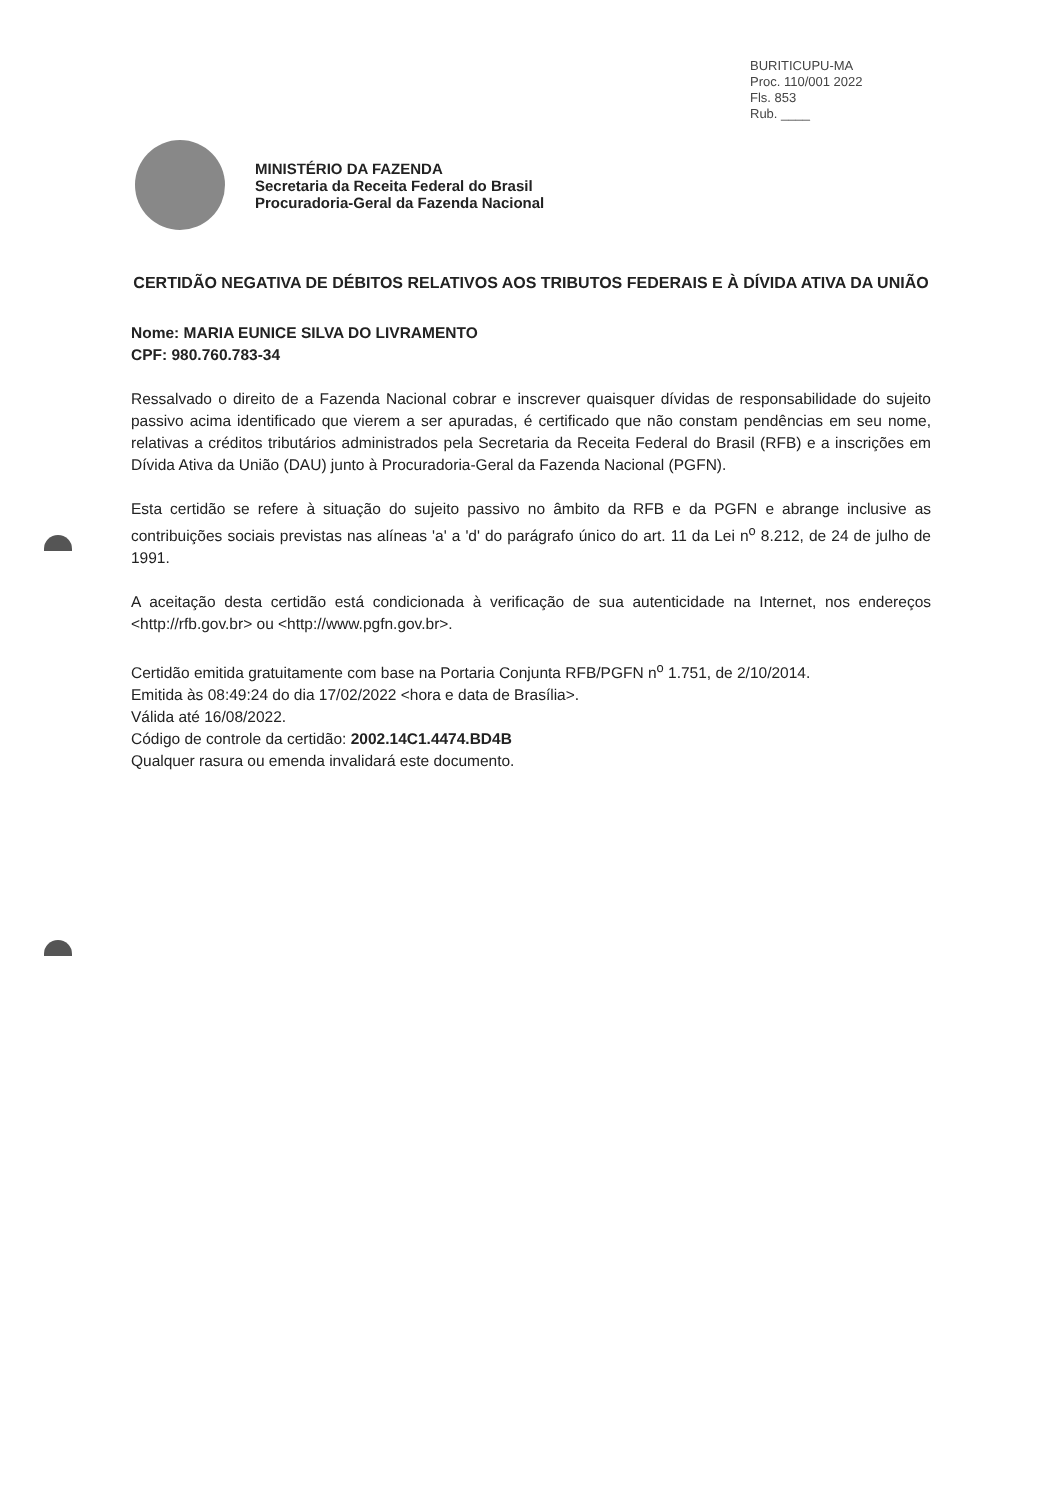BURITICUPU-MA
Proc. 110/001 2022
Fls. 853
Rub. ____
MINISTÉRIO DA FAZENDA
Secretaria da Receita Federal do Brasil
Procuradoria-Geral da Fazenda Nacional
CERTIDÃO NEGATIVA DE DÉBITOS RELATIVOS AOS TRIBUTOS FEDERAIS E À DÍVIDA ATIVA DA UNIÃO
Nome: MARIA EUNICE SILVA DO LIVRAMENTO
CPF: 980.760.783-34
Ressalvado o direito de a Fazenda Nacional cobrar e inscrever quaisquer dívidas de responsabilidade do sujeito passivo acima identificado que vierem a ser apuradas, é certificado que não constam pendências em seu nome, relativas a créditos tributários administrados pela Secretaria da Receita Federal do Brasil (RFB) e a inscrições em Dívida Ativa da União (DAU) junto à Procuradoria-Geral da Fazenda Nacional (PGFN).
Esta certidão se refere à situação do sujeito passivo no âmbito da RFB e da PGFN e abrange inclusive as contribuições sociais previstas nas alíneas 'a' a 'd' do parágrafo único do art. 11 da Lei n<sup>o</sup> 8.212, de 24 de julho de 1991.
A aceitação desta certidão está condicionada à verificação de sua autenticidade na Internet, nos endereços <http://rfb.gov.br> ou <http://www.pgfn.gov.br>.
Certidão emitida gratuitamente com base na Portaria Conjunta RFB/PGFN n<sup>o</sup> 1.751, de 2/10/2014.
Emitida às 08:49:24 do dia 17/02/2022 <hora e data de Brasília>.
Válida até 16/08/2022.
Código de controle da certidão: 2002.14C1.4474.BD4B
Qualquer rasura ou emenda invalidará este documento.